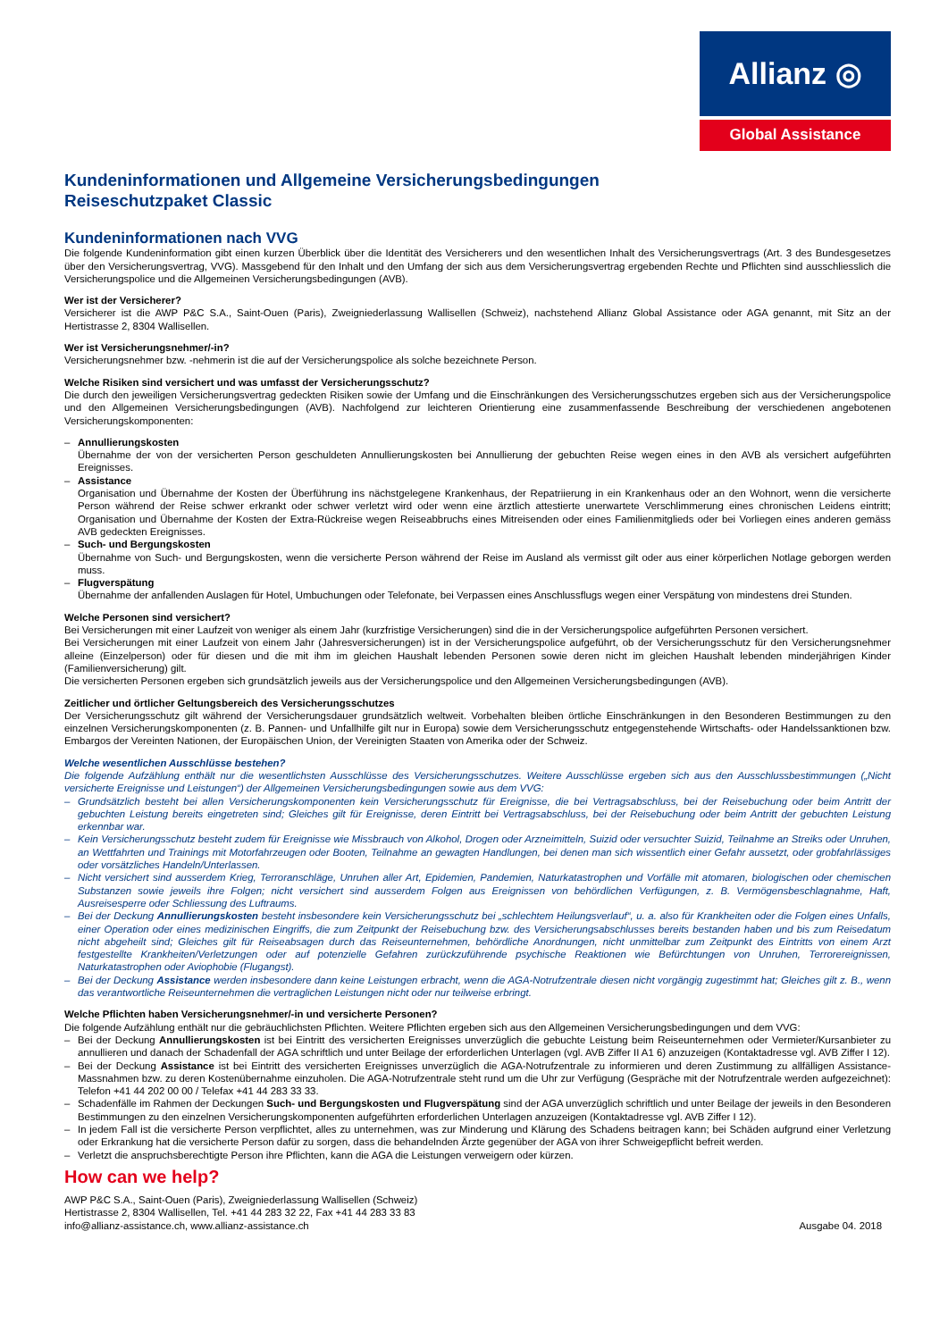Allianz ◎
Global Assistance
Kundeninformationen und Allgemeine Versicherungsbedingungen
Reiseschutzpaket Classic
Kundeninformationen nach VVG
Die folgende Kundeninformation gibt einen kurzen Überblick über die Identität des Versicherers und den wesentlichen Inhalt des Versicherungsvertrags (Art. 3 des Bundesgesetzes über den Versicherungsvertrag, VVG). Massgebend für den Inhalt und den Umfang der sich aus dem Versicherungsvertrag ergebenden Rechte und Pflichten sind ausschliesslich die Versicherungspolice und die Allgemeinen Versicherungsbedingungen (AVB).
Wer ist der Versicherer?
Versicherer ist die AWP P&C S.A., Saint-Ouen (Paris), Zweigniederlassung Wallisellen (Schweiz), nachstehend Allianz Global Assistance oder AGA genannt, mit Sitz an der Hertistrasse 2, 8304 Wallisellen.
Wer ist Versicherungsnehmer/-in?
Versicherungsnehmer bzw. -nehmerin ist die auf der Versicherungspolice als solche bezeichnete Person.
Welche Risiken sind versichert und was umfasst der Versicherungsschutz?
Die durch den jeweiligen Versicherungsvertrag gedeckten Risiken sowie der Umfang und die Einschränkungen des Versicherungsschutzes ergeben sich aus der Versicherungspolice und den Allgemeinen Versicherungsbedingungen (AVB). Nachfolgend zur leichteren Orientierung eine zusammenfassende Beschreibung der verschiedenen angebotenen Versicherungskomponenten:
– Annullierungskosten
Übernahme der von der versicherten Person geschuldeten Annullierungskosten bei Annullierung der gebuchten Reise wegen eines in den AVB als versichert aufgeführten Ereignisses.
– Assistance
Organisation und Übernahme der Kosten der Überführung ins nächstgelegene Krankenhaus, der Repatriierung in ein Krankenhaus oder an den Wohnort, wenn die versicherte Person während der Reise schwer erkrankt oder schwer verletzt wird oder wenn eine ärztlich attestierte unerwartete Verschlimmerung eines chronischen Leidens eintritt; Organisation und Übernahme der Kosten der Extra-Rückreise wegen Reiseabbruchs eines Mitreisenden oder eines Familienmitglieds oder bei Vorliegen eines anderen gemäss AVB gedeckten Ereignisses.
– Such- und Bergungskosten
Übernahme von Such- und Bergungskosten, wenn die versicherte Person während der Reise im Ausland als vermisst gilt oder aus einer körperlichen Notlage geborgen werden muss.
– Flugverspätung
Übernahme der anfallenden Auslagen für Hotel, Umbuchungen oder Telefonate, bei Verpassen eines Anschlussflugs wegen einer Verspätung von mindestens drei Stunden.
Welche Personen sind versichert?
Bei Versicherungen mit einer Laufzeit von weniger als einem Jahr (kurzfristige Versicherungen) sind die in der Versicherungspolice aufgeführten Personen versichert.
Bei Versicherungen mit einer Laufzeit von einem Jahr (Jahresversicherungen) ist in der Versicherungspolice aufgeführt, ob der Versicherungsschutz für den Versicherungsnehmer alleine (Einzelperson) oder für diesen und die mit ihm im gleichen Haushalt lebenden Personen sowie deren nicht im gleichen Haushalt lebenden minderjährigen Kinder (Familienversicherung) gilt.
Die versicherten Personen ergeben sich grundsätzlich jeweils aus der Versicherungspolice und den Allgemeinen Versicherungsbedingungen (AVB).
Zeitlicher und örtlicher Geltungsbereich des Versicherungsschutzes
Der Versicherungsschutz gilt während der Versicherungsdauer grundsätzlich weltweit. Vorbehalten bleiben örtliche Einschränkungen in den Besonderen Bestimmungen zu den einzelnen Versicherungskomponenten (z. B. Pannen- und Unfallhilfe gilt nur in Europa) sowie dem Versicherungsschutz entgegenstehende Wirtschafts- oder Handelssanktionen bzw. Embargos der Vereinten Nationen, der Europäischen Union, der Vereinigten Staaten von Amerika oder der Schweiz.
Welche wesentlichen Ausschlüsse bestehen?
Die folgende Aufzählung enthält nur die wesentlichsten Ausschlüsse des Versicherungsschutzes. Weitere Ausschlüsse ergeben sich aus den Ausschlussbestimmungen („Nicht versicherte Ereignisse und Leistungen“) der Allgemeinen Versicherungsbedingungen sowie aus dem VVG:
– Grundsätzlich besteht bei allen Versicherungskomponenten kein Versicherungsschutz für Ereignisse, die bei Vertragsabschluss, bei der Reisebuchung oder beim Antritt der gebuchten Leistung bereits eingetreten sind; Gleiches gilt für Ereignisse, deren Eintritt bei Vertragsabschluss, bei der Reisebuchung oder beim Antritt der gebuchten Leistung erkennbar war.
– Kein Versicherungsschutz besteht zudem für Ereignisse wie Missbrauch von Alkohol, Drogen oder Arzneimitteln, Suizid oder versuchter Suizid, Teilnahme an Streiks oder Unruhen, an Wettfahrten und Trainings mit Motorfahrzeugen oder Booten, Teilnahme an gewagten Handlungen, bei denen man sich wissentlich einer Gefahr aussetzt, oder grobfahrlässiges oder vorsätzliches Handeln/Unterlassen.
– Nicht versichert sind ausserdem Krieg, Terroranschläge, Unruhen aller Art, Epidemien, Pandemien, Naturkatastrophen und Vorfälle mit atomaren, biologischen oder chemischen Substanzen sowie jeweils ihre Folgen; nicht versichert sind ausserdem Folgen aus Ereignissen von behördlichen Verfügungen, z. B. Vermögensbeschlagnahme, Haft, Ausreisesperre oder Schliessung des Luftraums.
– Bei der Deckung Annullierungskosten besteht insbesondere kein Versicherungsschutz bei „schlechtem Heilungsverlauf“, u. a. also für Krankheiten oder die Folgen eines Unfalls, einer Operation oder eines medizinischen Eingriffs, die zum Zeitpunkt der Reisebuchung bzw. des Versicherungsabschlusses bereits bestanden haben und bis zum Reisedatum nicht abgeheilt sind; Gleiches gilt für Reiseabsagen durch das Reiseunternehmen, behördliche Anordnungen, nicht unmittelbar zum Zeitpunkt des Eintritts von einem Arzt festgestellte Krankheiten/Verletzungen oder auf potenzielle Gefahren zurückzuführende psychische Reaktionen wie Befürchtungen von Unruhen, Terrorereignissen, Naturkatastrophen oder Aviophobie (Flugangst).
– Bei der Deckung Assistance werden insbesondere dann keine Leistungen erbracht, wenn die AGA-Notrufzentrale diesen nicht vorgängig zugestimmt hat; Gleiches gilt z. B., wenn das verantwortliche Reiseunternehmen die vertraglichen Leistungen nicht oder nur teilweise erbringt.
Welche Pflichten haben Versicherungsnehmer/-in und versicherte Personen?
Die folgende Aufzählung enthält nur die gebräuchlichsten Pflichten. Weitere Pflichten ergeben sich aus den Allgemeinen Versicherungsbedingungen und dem VVG:
– Bei der Deckung Annullierungskosten ist bei Eintritt des versicherten Ereignisses unverzüglich die gebuchte Leistung beim Reiseunternehmen oder Vermieter/Kursanbieter zu annullieren und danach der Schadenfall der AGA schriftlich und unter Beilage der erforderlichen Unterlagen (vgl. AVB Ziffer II A1 6) anzuzeigen (Kontaktadresse vgl. AVB Ziffer I 12).
– Bei der Deckung Assistance ist bei Eintritt des versicherten Ereignisses unverzüglich die AGA-Notrufzentrale zu informieren und deren Zustimmung zu allfälligen Assistance-Massnahmen bzw. zu deren Kostenübernahme einzuholen. Die AGA-Notrufzentrale steht rund um die Uhr zur Verfügung (Gespräche mit der Notrufzentrale werden aufgezeichnet): Telefon +41 44 202 00 00 / Telefax +41 44 283 33 33.
– Schadenfälle im Rahmen der Deckungen Such- und Bergungskosten und Flugverspätung sind der AGA unverzüglich schriftlich und unter Beilage der jeweils in den Besonderen Bestimmungen zu den einzelnen Versicherungskomponenten aufgeführten erforderlichen Unterlagen anzuzeigen (Kontaktadresse vgl. AVB Ziffer I 12).
– In jedem Fall ist die versicherte Person verpflichtet, alles zu unternehmen, was zur Minderung und Klärung des Schadens beitragen kann; bei Schäden aufgrund einer Verletzung oder Erkrankung hat die versicherte Person dafür zu sorgen, dass die behandelnden Ärzte gegenüber der AGA von ihrer Schweigepflicht befreit werden.
– Verletzt die anspruchsberechtigte Person ihre Pflichten, kann die AGA die Leistungen verweigern oder kürzen.
How can we help?
AWP P&C S.A., Saint-Ouen (Paris), Zweigniederlassung Wallisellen (Schweiz)
Hertistrasse 2, 8304 Wallisellen, Tel. +41 44 283 32 22, Fax +41 44 283 33 83
info@allianz-assistance.ch, www.allianz-assistance.ch
Ausgabe 04. 2018